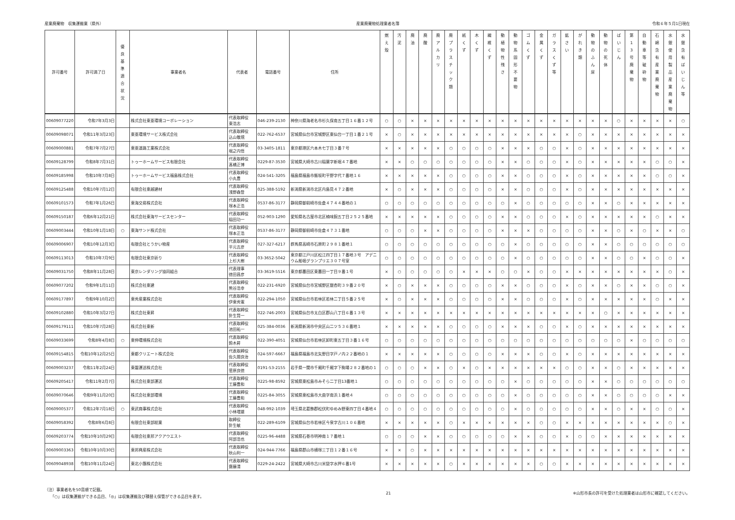産業廃棄物　収集運搬業（県外） 産業廃棄物処理業者名簿 令和６年５月1日現在
| 許可番号 | 許可満了日 | 優 良 基 準 適 合 状 況 | 事業者名 | 代表者 | 電話番号 | 住所 | 燃 え 殻 | 汚 泥 | 廃 油 | 廃 酸 | 廃 ア ル カ リ | 廃 プ ラ ス チ ッ ク 類 | 紙 く ず | 木 く ず | 繊 維 く ず | 動 植 物 性 残 さ | 動 物 系 固 形 不 要 物 | ゴ ム く ず | 金 属 く ず | ガ ラ ス く ず 等 | 鉱 さ い | が れ き 類 | 動 物 の ふ ん 尿 | 動 物 の 死 体 | ば い じ ん | 第 1 3 号 廃 棄 物 | 自 動 車 等 破 砕 物 | 石 綿 含 有 産 業 廃 棄 物 | 水 銀 使 用 製 品 産 業 廃 棄 物 | 水 銀 含 有 ば い じ ん 等 |
| --- | --- | --- | --- | --- | --- | --- | --- | --- | --- | --- | --- | --- | --- | --- | --- | --- | --- | --- | --- | --- | --- | --- | --- | --- | --- | --- | --- | --- | --- | --- |
| 00609077220 | 令和7年3月3日 | | 株式会社東亜環境コーポレーション | 代表取締役 東浩志 | 046-239-2130 | 神奈川県海老名市杉久保南五丁目１６番１２号 | ○ | ○ | × | × | × | × | × | × | × | × | × | × | × | × | × | × | × | × | ○ | × | × | × | × | ○ |
| 00609098071 | 令和11年3月23日 | | 東亜環境サービス株式会社 | 代表取締役 込山敬規 | 022-762-6537 | 宮城県仙台市宮城野区東仙台一丁目１番２１号 | × | ○ | × | × | × | × | × | × | × | × | × | × | × | × | × | ○ | × | × | × | × | × | × | × | × |
| 00609000881 | 令和7年7月27日 | | 東亜道路工業株式会社 | 代表取締役 堀之内悟 | 03-3405-1811 | 東京都港区六本木七丁目３番７号 | × | × | × | × | × | ○ | ○ | ○ | ○ | × | × | × | ○ | ○ | × | ○ | × | × | × | × | × | × | × | × |
| 00609128799 | 令和8年7月31日 | | トゥーホームサービス有限会社 | 代表取締役 髙橋正博 | 0229-87-3530 | 宮城県大崎市古川稲葉字新堀４７番地 | × | × | ○ | ○ | ○ | ○ | ○ | ○ | ○ | × | × | ○ | ○ | ○ | × | ○ | × | × | × | × | × | ○ | ○ | × |
| 00609185998 | 令和10年7月8日 | | トゥーホームサービス福島株式会社 | 代表取締役 小丸豊 | 024-541-3205 | 福島県福島市飯坂町平野字代７番地１６ | × | × | × | × | × | ○ | ○ | ○ | ○ | × | × | ○ | ○ | ○ | × | ○ | × | × | × | × | × | ○ | ○ | × |
| 00609125488 | 令和10年7月12日 | | 有限会社東越建材 | 代表取締役 浅野森登 | 025-388-5192 | 新潟県新潟市北区内島見４７２番地 | × | ○ | × | × | × | ○ | ○ | ○ | ○ | × | × | ○ | ○ | ○ | × | ○ | × | × | × | × | × | × | × | × |
| 00609101573 | 令和7年1月26日 | | 東海交易株式会社 | 代表取締役 塚本正浩 | 0537-86-3177 | 静岡県御前崎市佐倉４７４４番地の１ | ○ | ○ | ○ | ○ | ○ | ○ | ○ | ○ | ○ | ○ | × | ○ | ○ | ○ | ○ | ○ | × | × | ○ | × | × | × | × | × |
| 00609150187 | 令和6年12月21日 | | 株式会社東海サービスセンター | 代表取締役 稲田功一 | 052-903-1290 | 愛知県名古屋市北区楠味鋺五丁目２５２５番地 | × | × | × | × | × | ○ | ○ | ○ | ○ | × | × | ○ | ○ | ○ | × | ○ | × | × | × | × | × | ○ | × | × |
| 00609003444 | 令和10年1月18日 | ○ | 東海サンド株式会社 | 代表取締役 塚本正浩 | 0537-86-3177 | 静岡県御前崎市佐倉４７３１番地 | ○ | ○ | ○ | × | × | ○ | ○ | ○ | ○ | × | × | × | ○ | ○ | ○ | ○ | × | × | ○ | × | ○ | × | × | ○ |
| 00609006907 | 令和10年12月3日 | | 有限会社とうかい物産 | 代表取締役 平元吉彦 | 027-327-6217 | 群馬県高崎市石原町２９８１番地１ | ○ | ○ | ○ | ○ | ○ | ○ | ○ | ○ | ○ | ○ | × | ○ | ○ | ○ | ○ | ○ | × | × | ○ | ○ | ○ | ○ | ○ | ○ |
| 00609113013 | 令和10年7月9日 | | 有限会社東京斫り | 代表取締役 上杉大樹 | 03-3652-5042 | 東京都江戸川区松江四丁目１７番地３号 アデニウム船堀グランプリエ３０７号室 | ○ | ○ | ○ | ○ | ○ | ○ | ○ | ○ | ○ | ○ | × | ○ | ○ | ○ | ○ | ○ | × | × | ○ | ○ | × | ○ | ○ | × |
| 00609031750 | 令和8年11月28日 | | 東京レンダリング協同組合 | 代表理事 徳田昌彦 | 03-3619-5516 | 東京都墨田区東墨田一丁目９番１号 | × | ○ | ○ | ○ | ○ | ○ | × | × | × | ○ | ○ | × | ○ | ○ | × | × | × | × | × | × | × | × | ○ | × |
| 00609077202 | 令和9年1月11日 | | 株式会社東建 | 代表取締役 熊谷浩幸 | 022-231-6920 | 宮城県仙台市宮城野区銀杏町３９番２０号 | × | ○ | × | × | × | ○ | ○ | ○ | ○ | × | × | ○ | ○ | ○ | × | ○ | × | × | ○ | × | × | ○ | ○ | × |
| 00609177897 | 令和9年10月2日 | | 東秀産業株式会社 | 代表取締役 伊東秀憲 | 022-294-1050 | 宮城県仙台市若林区若林二丁目５番２５号 | × | ○ | × | × | × | ○ | ○ | ○ | ○ | × | × | ○ | ○ | ○ | × | ○ | × | × | × | × | × | ○ | × | × |
| 00609102880 | 令和10年3月27日 | | 株式会社東昇 | 代表取締役 針生賢一 | 022-746-2003 | 宮城県仙台市太白区郡山八丁目６番１３号 | × | × | × | × | × | × | × | × | × | × | × | × | × | × | × | × | × | ○ | × | × | × | × | × | × |
| 00609179111 | 令和10年7月28日 | | 株式会社東新 | 代表取締役 池田祐一 | 025-384-0036 | 新潟県新潟市中央区山二ツ５３６番地１ | × | × | × | × | × | ○ | ○ | ○ | ○ | × | × | × | ○ | ○ | × | ○ | × | × | × | × | × | × | × | × |
| 00609033699 | 令和8年4月8日 | ○ | 東伸環境株式会社 | 代表取締役 鈴木昇 | 022-390-4051 | 宮城県仙台市若林区卸町東五丁目３番１６号 | ○ | ○ | ○ | ○ | ○ | ○ | ○ | ○ | ○ | ○ | ○ | ○ | ○ | ○ | ○ | ○ | ○ | ○ | ○ | × | ○ | ○ | ○ | ○ |
| 00609154815 | 令和10年12月25日 | | 東都クリエート株式会社 | 代表取締役 佐久間良治 | 024-597-6667 | 福島県福島市北矢野目字戸ノ内２２番地の１ | × | × | × | × | × | ○ | ○ | ○ | ○ | × | × | × | ○ | ○ | × | ○ | × | × | × | × | × | × | × | × |
| 00609003237 | 令和11年2月24日 | | 東磐運送株式会社 | 代表取締役 菅原良徳 | 0191-53-2155 | 岩手県一関市千厩町千厩字下駒場２８２番地の１ | ○ | ○ | ○ | × | × | ○ | × | ○ | × | × | × | × | × | × | ○ | ○ | × | × | ○ | × | × | × | × | × |
| 00609205417 | 令和11年2月7日 | | 株式会社東部運送 | 代表取締役 工藤豊和 | 0225-98-8592 | 宮城県東松島市みそら二丁目13番地１ | ○ | ○ | ○ | ○ | ○ | ○ | ○ | ○ | ○ | ○ | × | ○ | ○ | ○ | ○ | ○ | × | × | ○ | ○ | ○ | ○ | ○ | ○ |
| 00609070646 | 令和9年11月20日 | | 株式会社東部環境 | 代表取締役 工藤豊和 | 0225-84-3055 | 宮城県東松島市大曲字南浜１番地４ | ○ | ○ | ○ | ○ | ○ | ○ | ○ | ○ | ○ | ○ | × | ○ | ○ | ○ | ○ | ○ | × | × | ○ | ○ | ○ | ○ | × | × |
| 00609005377 | 令和12年7月18日 | ○ | 東武商事株式会社 | 代表取締役 小林増雄 | 048-992-1039 | 埼玉県北葛飾郡松伏町ゆめみ野東四丁目４番地４ | ○ | ○ | ○ | ○ | ○ | ○ | ○ | ○ | ○ | ○ | × | ○ | ○ | ○ | ○ | ○ | × | × | ○ | × | × | ○ | ○ | × |
| 00609058392 | 令和8年6月8日 | | 有限会社東部総業 | 取締役 針生敏 | 022-289-6109 | 宮城県仙台市若林区今泉字古川１０６番地 | × | × | × | × | × | ○ | × | × | × | × | × | × | ○ | ○ | × | × | × | × | × | × | × | × | ○ | × |
| 00609203774 | 令和10年10月29日 | | 有限会社東邦アクアウエスト | 代表取締役 阿部浩也 | 0225-96-4488 | 宮城県石巻市明神南１７番地１ | ○ | ○ | ○ | × | × | ○ | ○ | ○ | ○ | ○ | × | × | ○ | ○ | × | ○ | ○ | × | × | × | × | × | × | × |
| 00609003363 | 令和10年10月30日 | | 東邦興産株式会社 | 代表取締役 秋山利一 | 024-944-7766 | 福島県郡山市横塚三丁目１２番１６号 | × | × | ○ | × | × | × | × | × | × | × | × | × | × | × | × | × | × | × | × | × | × | × | × | × |
| 00609048938 | 令和10年11月24日 | | 東北小籏株式会社 | 代表取締役 齋藤清 | 0229-24-2422 | 宮城県大崎市古川米袋字水押６番1号 | × | × | × | × | × | ○ | × | × | × | × | × | × | ○ | ○ | × | × | × | × | × | × | × | × | × | × |
（注）事業者名を50音順で記載。
　　「○」は収集運搬ができる品目、「◎」は収集運搬及び積替え保管ができる品目を表す。
21 ※山形市長の許可を受けた処理業者は山形市に確認してください。